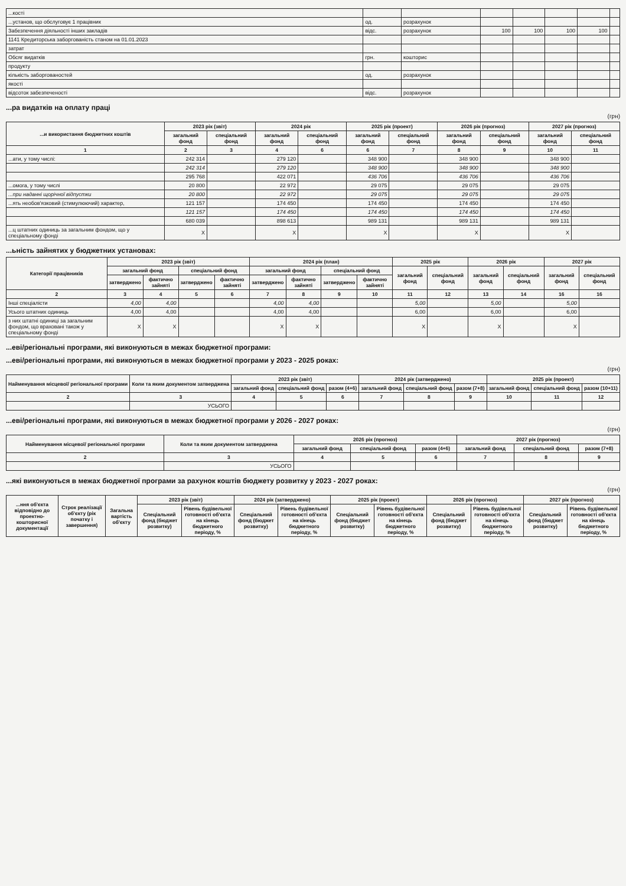| ...кості | | | | | | | |
| ...установ, що обслуговує 1 працівник | од. | розрахунок | | | | | |
| Забезпечення діяльності інших закладів | відс. | розрахунок | 100 | 100 | 100 | 100 | |
| 1141 Кредиторська заборгованість станом на 01.01.2023 | | | | | | | |
| затрат | | | | | | | |
| Обсяг видатків | грн. | кошторис | | | | | |
| продукту | | | | | | | |
| кількість заборгованостей | од. | розрахунок | | | | | |
| якості | | | | | | | |
| відсоток забезпеченості | відс. | розрахунок | | | | | |
...ра видатків на оплату праці
(грн)
| ...и використання бюджетних коштів | 2023 рік (звіт) | | 2024 рік | | 2025 рік (проект) | | 2026 рік (прогноз) | | 2027 рік (прогноз) | |
| --- | --- | --- | --- | --- | --- | --- | --- | --- | --- | --- |
| | загальний фонд | спеціальний фонд | загальний фонд | спеціальний фонд | загальний фонд | спеціальний фонд | загальний фонд | спеціальний фонд | загальний фонд | спеціальний фонд |
| 1 | 2 | 3 | 4 | 6 | 6 | 7 | 8 | 9 | 10 | 11 |
| ...ати, у тому числі: | 242 314 | | 279 120 | | 348 900 | | 348 900 | | 348 900 | |
| | 242 314 | | 279 120 | | 348 900 | | 348 900 | | 348 900 | |
| | 295 768 | | 422 071 | | 436 706 | | 436 706 | | 436 706 | |
| ...омога, у тому числі | 20 800 | | 22 972 | | 29 075 | | 29 075 | | 29 075 | |
| ...при наданні щорічної відпустки | 20 800 | | 22 972 | | 29 075 | | 29 075 | | 29 075 | |
| ...ять необов'язковий (стимулюючий) характер, | 121 157 | | 174 450 | | 174 450 | | 174 450 | | 174 450 | |
| | 121 157 | | 174 450 | | 174 450 | | 174 450 | | 174 450 | |
| | 680 039 | | 898 613 | | 989 131 | | 989 131 | | 989 131 | |
| ...ц штатних одиниць за загальним фондом, що у спеціальному фонді | X | | X | | X | | X | | X | |
...ьність зайнятих у бюджетних установах:
| Категорії працівників | 2023 рік (звіт) | | | | 2024 рік (план) | | | | 2025 рік | | 2026 рік | | 2027 рік | |
| --- | --- | --- | --- | --- | --- | --- | --- | --- | --- | --- | --- | --- | --- | --- |
| | загальний фонд | | спеціальний фонд | | загальний фонд | | спеціальний фонд | | загальний фонд | спеціальний фонд | загальний фонд | спеціальний фонд | загальний фонд | спеціальний фонд |
| | затверджено | фактично зайняті | затверджено | фактично зайняті | затверджено | фактично зайняті | затверджено | фактично зайняті | | | | | | |
| 2 | 3 | 4 | 5 | 6 | 7 | 8 | 9 | 10 | 11 | 12 | 13 | 14 | 16 | 16 |
| Інші спеціалісти | 4,00 | 4,00 | | | 4,00 | 4,00 | | | 5,00 | | 5,00 | | 5,00 | |
| Усього штатних одиниць | 4,00 | 4,00 | | | 4,00 | 4,00 | | | 6,00 | | 6,00 | | 6,00 | |
| з них штатні одиниці за загальним фондом, що враховані також у спеціальному фонді | X | X | | | X | X | | | X | | X | | X | |
...еві/регіональні програми, які виконуються в межах бюджетної програми:
...еві/регіональні програми, які виконуються в межах бюджетної програми у 2023 - 2025 роках:
(грн)
| Найменування місцевої/ регіональної програми | Коли та яким документом затверджена | 2023 рік (звіт) | | | 2024 рік (затверджено) | | | 2025 рік (проект) | | |
| --- | --- | --- | --- | --- | --- | --- | --- | --- | --- | --- |
| | | загальний фонд | спеціальний фонд | разом (4+6) | загальний фонд | спеціальний фонд | разом (7+8) | загальний фонд | спеціальний фонд | разом (10+11) |
| 2 | 3 | 4 | 5 | 6 | 7 | 8 | 9 | 10 | 11 | 12 |
| | УСЬОГО | | | | | | | | | |
...еві/регіональні програми, які виконуються в межах бюджетної програми у 2026 - 2027 роках:
(грн)
| Найменування місцевої/ регіональної програми | Коли та яким документом затверджена | 2026 рік (прогноз) | | | 2027 рік (прогноз) | | |
| --- | --- | --- | --- | --- | --- | --- | --- |
| | | загальний фонд | спеціальний фонд | разом (4+6) | загальний фонд | спеціальний фонд | разом (7+8) |
| 2 | 3 | 4 | 5 | 6 | 7 | 8 | 9 |
| | УСЬОГО | | | | | | |
...які виконуються в межах бюджетної програми за рахунок коштів бюджету розвитку у 2023 - 2027 роках:
(грн)
| ...ння об'єкта відповідно до проектно-кошторисної документації | Строк реалізації об'єкту (рік початку і завершення) | Загальна вартість об'єкту | 2023 рік (звіт) | | 2024 рік (затверджено) | | 2025 рік (проект) | | 2026 рік (прогноз) | | 2027 рік (прогноз) | |
| --- | --- | --- | --- | --- | --- | --- | --- | --- | --- | --- | --- | --- |
| | | | Спеціальний фонд (бюджет розвитку) | Рівень будівельної готовності об'єкта на кінець бюджетного періоду, % | Спеціальний фонд (бюджет розвитку) | Рівень будівельної готовності об'єкта на кінець бюджетного періоду, % | Спеціальний фонд (бюджет розвитку) | Рівень будівельної готовності об'єкта на кінець бюджетного періоду, % | Спеціальний фонд (бюджет розвитку) | Рівень будівельної готовності об'єкта на кінець бюджетного періоду, % | Спеціальний фонд (бюджет розвитку) | Рівень будівельної готовності об'єкта на кінець бюджетного періоду, % |